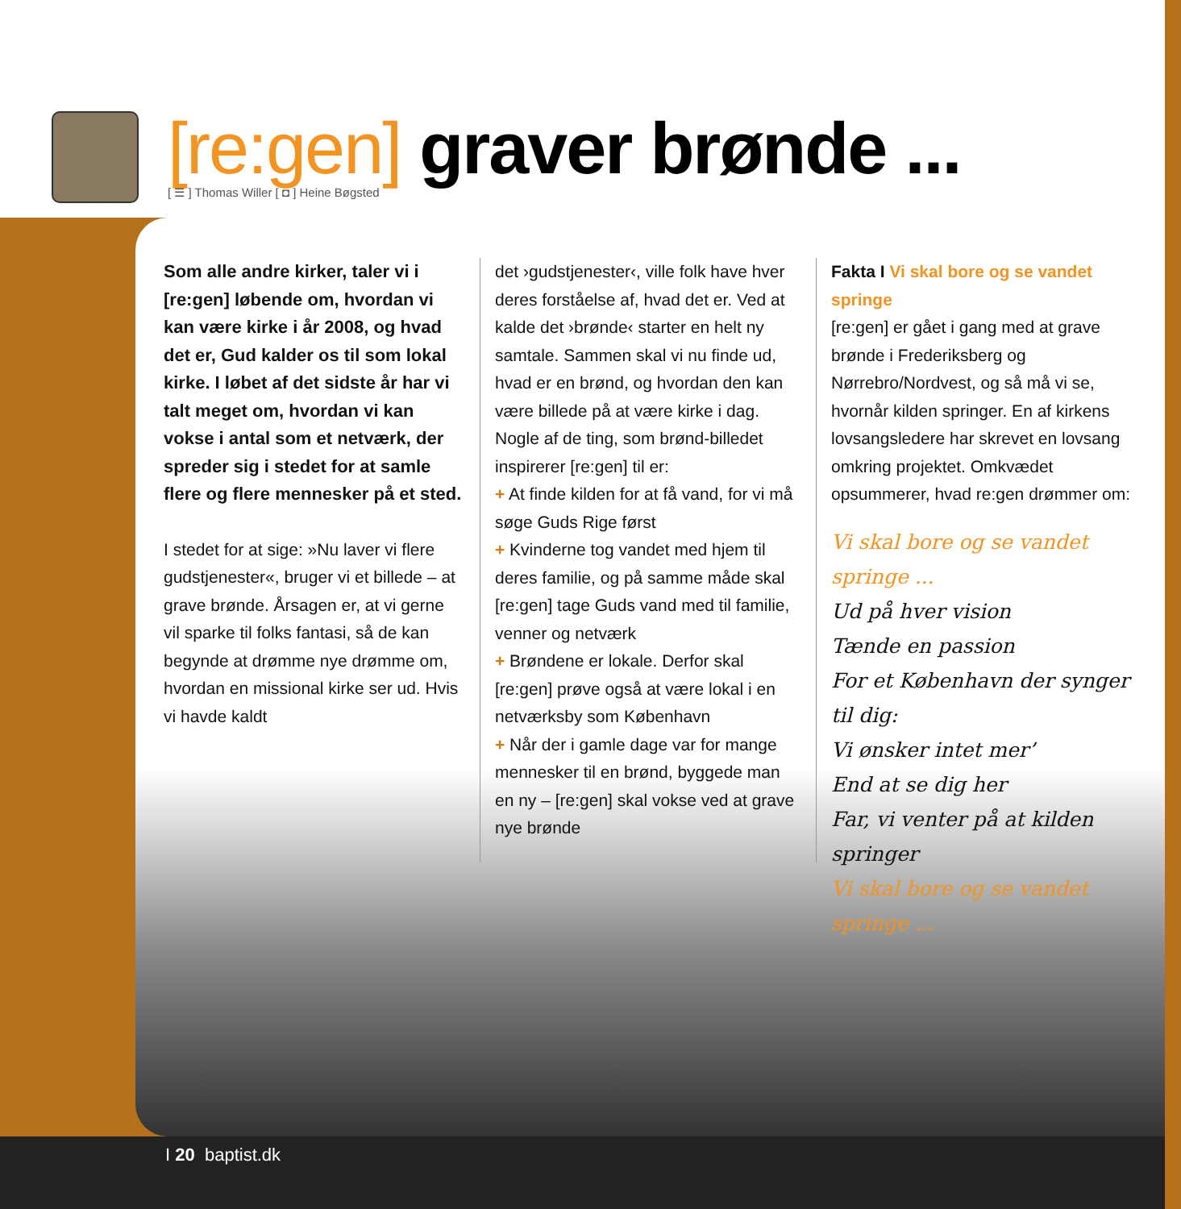[re:gen] graver brønde ...
[ ☰ ] Thomas Willer [ ◘ ] Heine Bøgsted
Som alle andre kirker, taler vi i [re:gen] løbende om, hvordan vi kan være kirke i år 2008, og hvad det er, Gud kalder os til som lokal kirke. I løbet af det sidste år har vi talt meget om, hvordan vi kan vokse i antal som et netværk, der spreder sig i stedet for at samle flere og flere mennesker på et sted.
I stedet for at sige: »Nu laver vi flere gudstjenester«, bruger vi et billede – at grave brønde. Årsagen er, at vi gerne vil sparke til folks fantasi, så de kan begynde at drømme nye drømme om, hvordan en missional kirke ser ud. Hvis vi havde kaldt
det ›gudstjenester‹, ville folk have hver deres forståelse af, hvad det er. Ved at kalde det ›brønde‹ starter en helt ny samtale. Sammen skal vi nu finde ud, hvad er en brønd, og hvordan den kan være billede på at være kirke i dag. Nogle af de ting, som brønd-billedet inspirerer [re:gen] til er:
+ At finde kilden for at få vand, for vi må søge Guds Rige først
+ Kvinderne tog vandet med hjem til deres familie, og på samme måde skal [re:gen] tage Guds vand med til familie, venner og netværk
+ Brøndene er lokale. Derfor skal [re:gen] prøve også at være lokal i en netværksby som København
+ Når der i gamle dage var for mange mennesker til en brønd, byggede man en ny – [re:gen] skal vokse ved at grave nye brønde
Fakta I Vi skal bore og se vandet springe
[re:gen] er gået i gang med at grave brønde i Frederiksberg og Nørrebro/Nordvest, og så må vi se, hvornår kilden springer. En af kirkens lovsangsledere har skrevet en lovsang omkring projektet. Omkvædet opsummerer, hvad re:gen drømmer om:
Vi skal bore og se vandet springe ...
Ud på hver vision
Tænde en passion
For et København der synger til dig:
Vi ønsker intet mer’
End at se dig her
Far, vi venter på at kilden springer
Vi skal bore og se vandet springe ...
I 20 baptist.dk